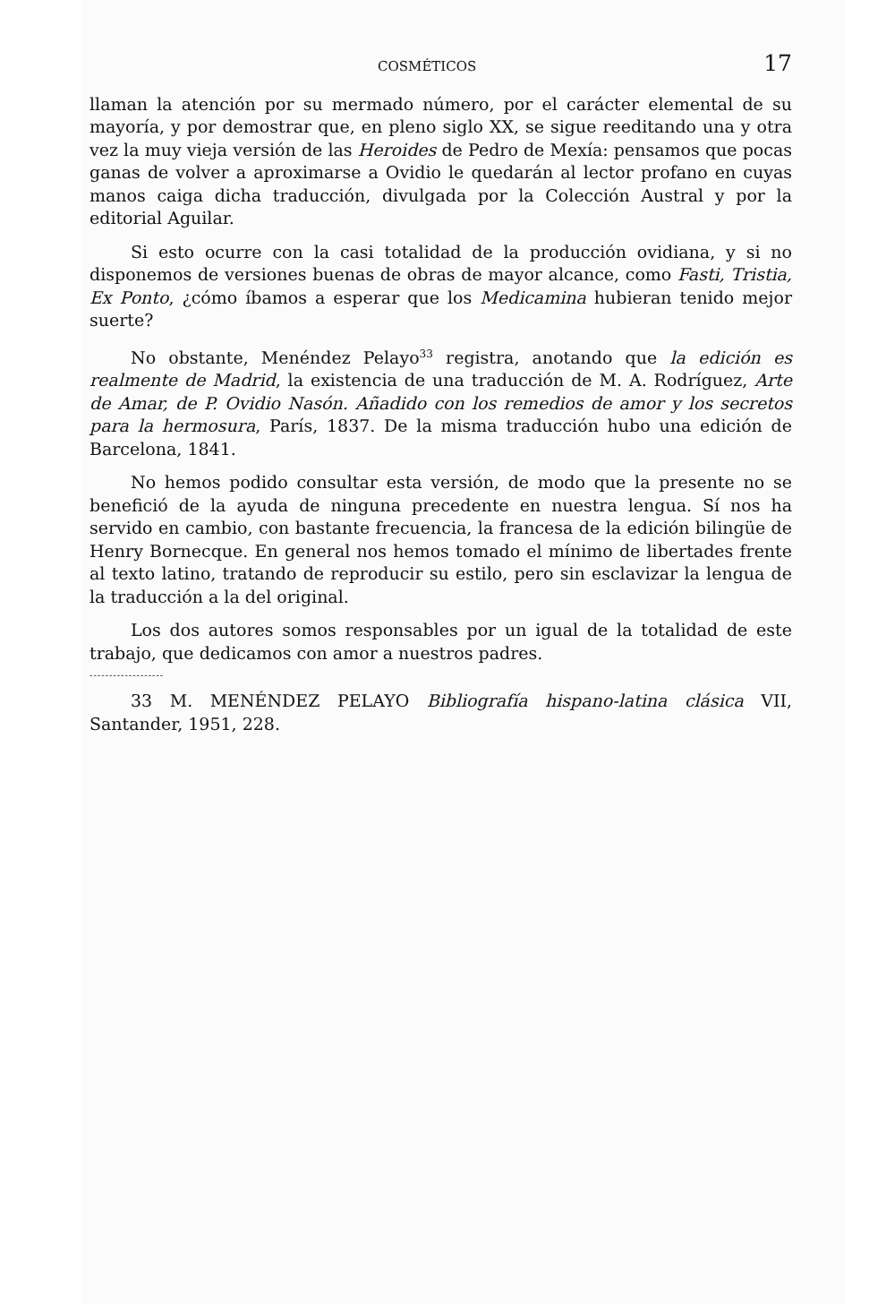COSMÉTICOS 17
llaman la atención por su mermado número, por el carácter elemental de su mayoría, y por demostrar que, en pleno siglo XX, se sigue reeditando una y otra vez la muy vieja versión de las Heroides de Pedro de Mexía: pensamos que pocas ganas de volver a aproximarse a Ovidio le quedarán al lector profano en cuyas manos caiga dicha traducción, divulgada por la Colección Austral y por la editorial Aguilar.
Si esto ocurre con la casi totalidad de la producción ovidiana, y si no disponemos de versiones buenas de obras de mayor alcance, como Fasti, Tristia, Ex Ponto, ¿cómo íbamos a esperar que los Medicamina hubieran tenido mejor suerte?
No obstante, Menéndez Pelayo<sup>33</sup> registra, anotando que la edición es realmente de Madrid, la existencia de una traducción de M. A. Rodríguez, Arte de Amar, de P. Ovidio Nasón. Añadido con los remedios de amor y los secretos para la hermosura, París, 1837. De la misma traducción hubo una edición de Barcelona, 1841.
No hemos podido consultar esta versión, de modo que la presente no se benefició de la ayuda de ninguna precedente en nuestra lengua. Sí nos ha servido en cambio, con bastante frecuencia, la francesa de la edición bilingüe de Henry Bornecque. En general nos hemos tomado el mínimo de libertades frente al texto latino, tratando de reproducir su estilo, pero sin esclavizar la lengua de la traducción a la del original.
Los dos autores somos responsables por un igual de la totalidad de este trabajo, que dedicamos con amor a nuestros padres.
-------------------
33 M. MENÉNDEZ PELAYO Bibliografía hispano-latina clásica VII, Santander, 1951, 228.